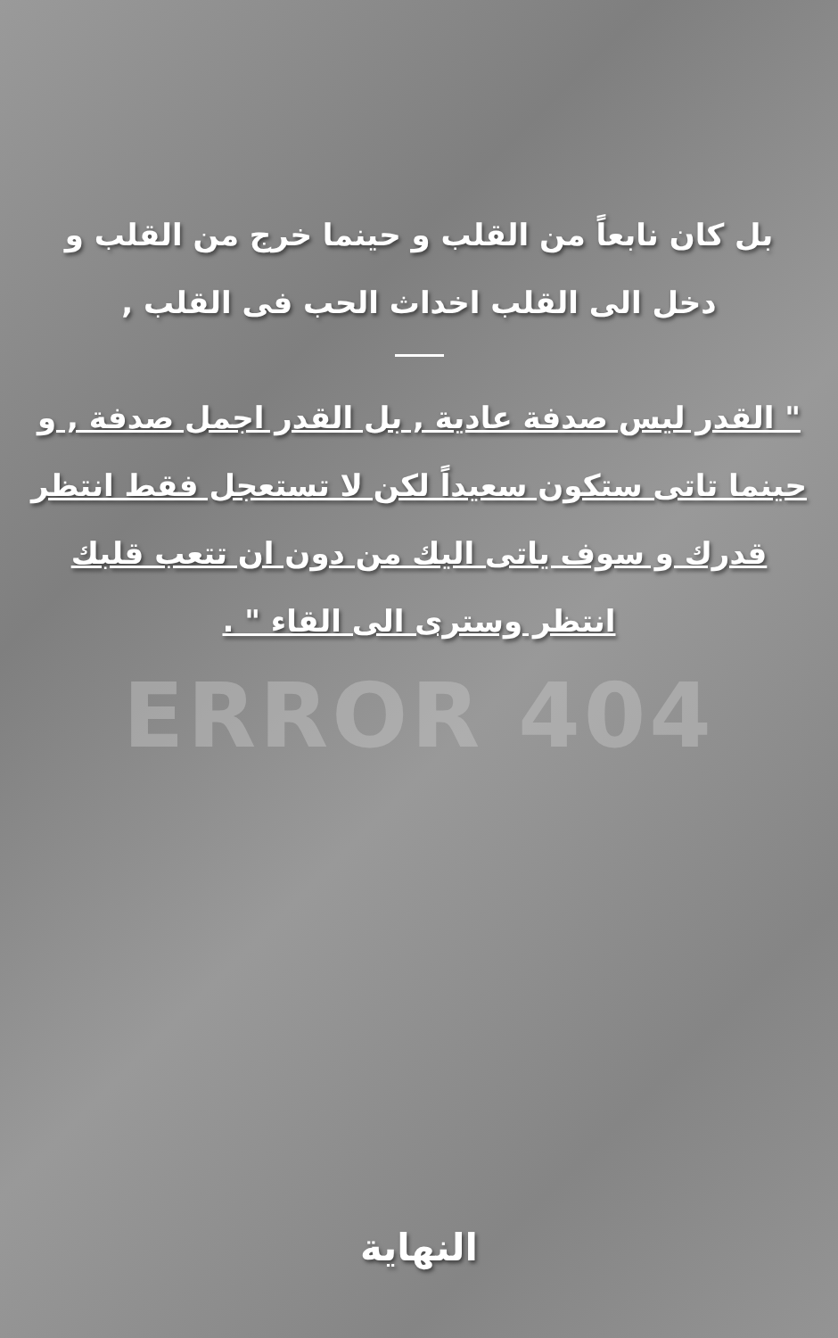بل كان نابعاً من القلب و حينما خرج من القلب و دخل الى القلب اخداث الحب فى القلب ,
" القدر ليس صدفة عادية , بل القدر اجمل صدفة , و حينما تاتى ستكون سعيداً لكن لا تستعجل فقط انتظر قدرك و سوف ياتى اليك من دون ان تتعب قلبك انتظر وسترى الى القاء " .
ERROR 404
النهاية